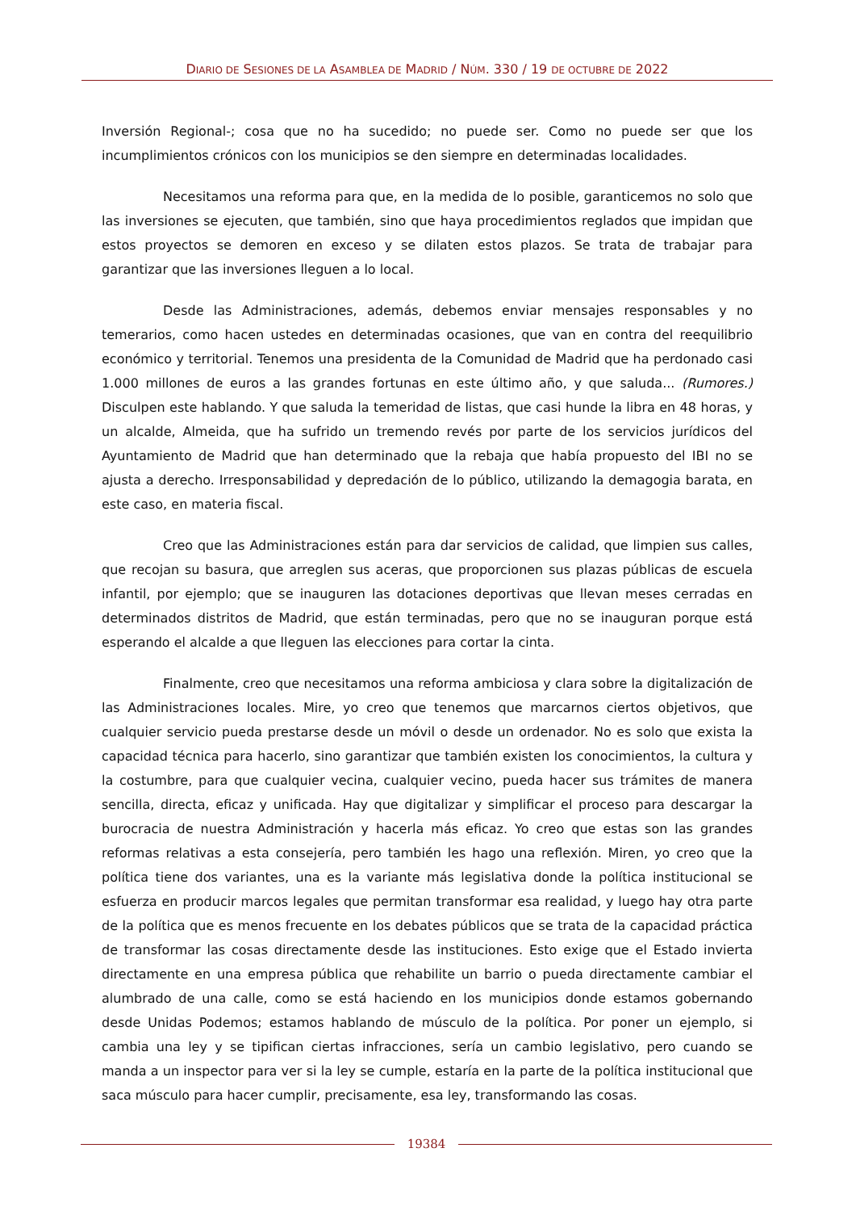DIARIO DE SESIONES DE LA ASAMBLEA DE MADRID / NÚM. 330 / 19 DE OCTUBRE DE 2022
Inversión Regional-; cosa que no ha sucedido; no puede ser. Como no puede ser que los incumplimientos crónicos con los municipios se den siempre en determinadas localidades.
Necesitamos una reforma para que, en la medida de lo posible, garanticemos no solo que las inversiones se ejecuten, que también, sino que haya procedimientos reglados que impidan que estos proyectos se demoren en exceso y se dilaten estos plazos. Se trata de trabajar para garantizar que las inversiones lleguen a lo local.
Desde las Administraciones, además, debemos enviar mensajes responsables y no temerarios, como hacen ustedes en determinadas ocasiones, que van en contra del reequilibrio económico y territorial. Tenemos una presidenta de la Comunidad de Madrid que ha perdonado casi 1.000 millones de euros a las grandes fortunas en este último año, y que saluda... (Rumores.) Disculpen este hablando. Y que saluda la temeridad de listas, que casi hunde la libra en 48 horas, y un alcalde, Almeida, que ha sufrido un tremendo revés por parte de los servicios jurídicos del Ayuntamiento de Madrid que han determinado que la rebaja que había propuesto del IBI no se ajusta a derecho. Irresponsabilidad y depredación de lo público, utilizando la demagogia barata, en este caso, en materia fiscal.
Creo que las Administraciones están para dar servicios de calidad, que limpien sus calles, que recojan su basura, que arreglen sus aceras, que proporcionen sus plazas públicas de escuela infantil, por ejemplo; que se inauguren las dotaciones deportivas que llevan meses cerradas en determinados distritos de Madrid, que están terminadas, pero que no se inauguran porque está esperando el alcalde a que lleguen las elecciones para cortar la cinta.
Finalmente, creo que necesitamos una reforma ambiciosa y clara sobre la digitalización de las Administraciones locales. Mire, yo creo que tenemos que marcarnos ciertos objetivos, que cualquier servicio pueda prestarse desde un móvil o desde un ordenador. No es solo que exista la capacidad técnica para hacerlo, sino garantizar que también existen los conocimientos, la cultura y la costumbre, para que cualquier vecina, cualquier vecino, pueda hacer sus trámites de manera sencilla, directa, eficaz y unificada. Hay que digitalizar y simplificar el proceso para descargar la burocracia de nuestra Administración y hacerla más eficaz. Yo creo que estas son las grandes reformas relativas a esta consejería, pero también les hago una reflexión. Miren, yo creo que la política tiene dos variantes, una es la variante más legislativa donde la política institucional se esfuerza en producir marcos legales que permitan transformar esa realidad, y luego hay otra parte de la política que es menos frecuente en los debates públicos que se trata de la capacidad práctica de transformar las cosas directamente desde las instituciones. Esto exige que el Estado invierta directamente en una empresa pública que rehabilite un barrio o pueda directamente cambiar el alumbrado de una calle, como se está haciendo en los municipios donde estamos gobernando desde Unidas Podemos; estamos hablando de músculo de la política. Por poner un ejemplo, si cambia una ley y se tipifican ciertas infracciones, sería un cambio legislativo, pero cuando se manda a un inspector para ver si la ley se cumple, estaría en la parte de la política institucional que saca músculo para hacer cumplir, precisamente, esa ley, transformando las cosas.
19384